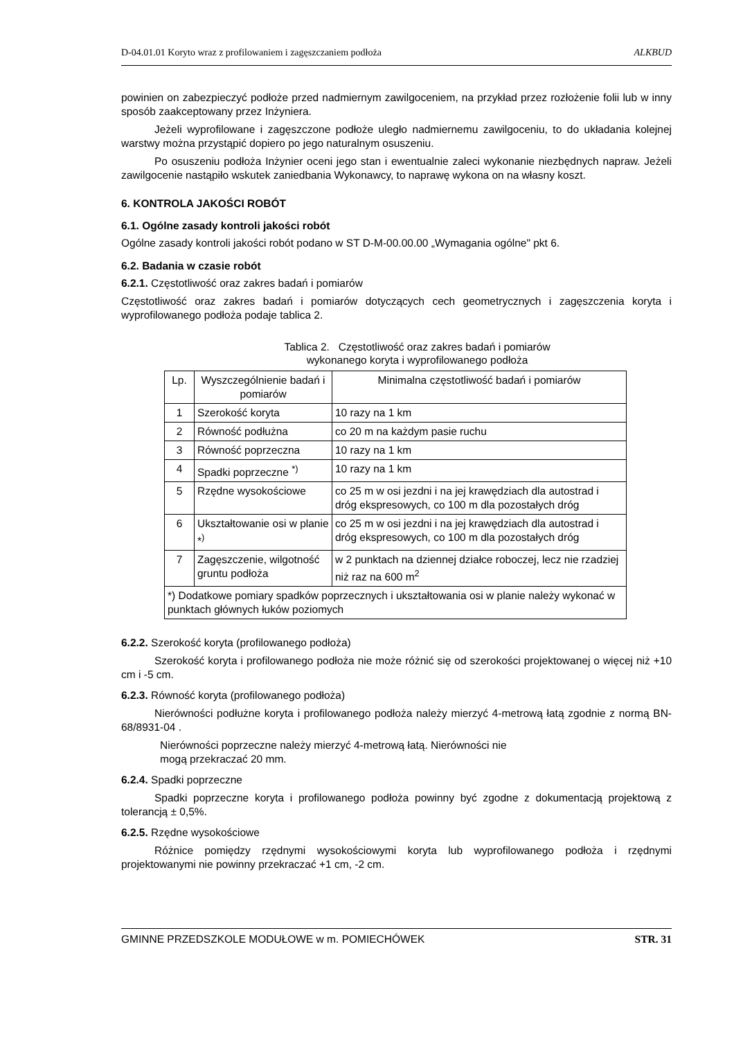D-04.01.01 Koryto wraz z profilowaniem i zagęszczaniem podłoża ALKBUD
powinien on zabezpieczyć podłoże przed nadmiernym zawilgoceniem, na przykład przez rozłożenie folii lub w inny sposób zaakceptowany przez Inżyniera.
Jeżeli wyprofilowane i zagęszczone podłoże uległo nadmiernemu zawilgoceniu, to do układania kolejnej warstwy można przystąpić dopiero po jego naturalnym osuszeniu.
Po osuszeniu podłoża Inżynier oceni jego stan i ewentualnie zaleci wykonanie niezbędnych napraw. Jeżeli zawilgocenie nastąpiło wskutek zaniedbania Wykonawcy, to naprawę wykona on na własny koszt.
6. KONTROLA JAKOŚCI ROBÓT
6.1. Ogólne zasady kontroli jakości robót
Ogólne zasady kontroli jakości robót podano w ST D-M-00.00.00 „Wymagania ogólne" pkt 6.
6.2. Badania w czasie robót
6.2.1. Częstotliwość oraz zakres badań i pomiarów
Częstotliwość oraz zakres badań i pomiarów dotyczących cech geometrycznych i zagęszczenia koryta i wyprofilowanego podłoża podaje tablica 2.
Tablica 2. Częstotliwość oraz zakres badań i pomiarów
wykonanego koryta i wyprofilowanego podłoża
| Lp. | Wyszczególnienie badań i pomiarów | Minimalna częstotliwość badań i pomiarów |
| --- | --- | --- |
| 1 | Szerokość koryta | 10 razy na 1 km |
| 2 | Równość podłużna | co 20 m na każdym pasie ruchu |
| 3 | Równość poprzeczna | 10 razy na 1 km |
| 4 | Spadki poprzeczne <sup>*)</sup> | 10 razy na 1 km |
| 5 | Rzędne wysokościowe | co 25 m w osi jezdni i na jej krawędziach dla autostrad i dróg ekspresowych, co 100 m dla pozostałych dróg |
| 6 | Ukształtowanie osi w planie *<sup>)</sup> | co 25 m w osi jezdni i na jej krawędziach dla autostrad i dróg ekspresowych, co 100 m dla pozostałych dróg |
| 7 | Zagęszczenie, wilgotność gruntu podłoża | w 2 punktach na dziennej działce roboczej, lecz nie rzadziej niż raz na 600 m<sup>2</sup> |
| *) Dodatkowe pomiary spadków poprzecznych i ukształtowania osi w planie należy wykonać w punktach głównych łuków poziomych | | |
6.2.2. Szerokość koryta (profilowanego podłoża)
Szerokość koryta i profilowanego podłoża nie może różnić się od szerokości projektowanej o więcej niż +10 cm i -5 cm.
6.2.3. Równość koryta (profilowanego podłoża)
Nierówności podłużne koryta i profilowanego podłoża należy mierzyć 4-metrową łatą zgodnie z normą BN-68/8931-04 .
Nierówności poprzeczne należy mierzyć 4-metrową łatą. Nierówności nie
mogą przekraczać 20 mm.
6.2.4. Spadki poprzeczne
Spadki poprzeczne koryta i profilowanego podłoża powinny być zgodne z dokumentacją projektową z tolerancją ± 0,5%.
6.2.5. Rzędne wysokościowe
Różnice pomiędzy rzędnymi wysokościowymi koryta lub wyprofilowanego podłoża i rzędnymi projektowanymi nie powinny przekraczać +1 cm, -2 cm.
GMINNE PRZEDSZKOLE MODUŁOWE w m. POMIECHÓWEK STR. 31